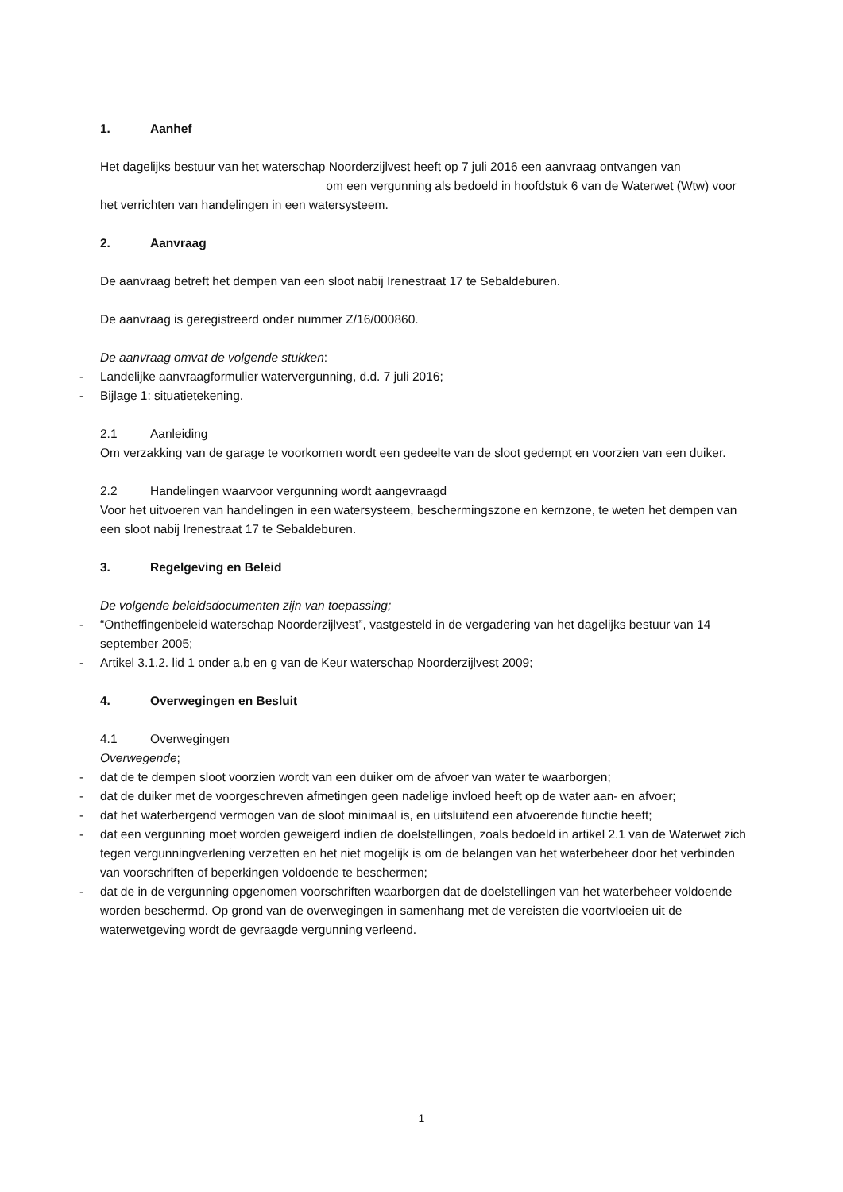1. Aanhef
Het dagelijks bestuur van het waterschap Noorderzijlvest heeft op 7 juli 2016 een aanvraag ontvangen van om een vergunning als bedoeld in hoofdstuk 6 van de Waterwet (Wtw) voor het verrichten van handelingen in een watersysteem.
2. Aanvraag
De aanvraag betreft het dempen van een sloot nabij Irenestraat 17 te Sebaldeburen.
De aanvraag is geregistreerd onder nummer Z/16/000860.
De aanvraag omvat de volgende stukken:
- Landelijke aanvraagformulier watervergunning, d.d. 7 juli 2016;
- Bijlage 1: situatietekening.
2.1 Aanleiding
Om verzakking van de garage te voorkomen wordt een gedeelte van de sloot gedempt en voorzien van een duiker.
2.2 Handelingen waarvoor vergunning wordt aangevraagd
Voor het uitvoeren van handelingen in een watersysteem, beschermingszone en kernzone, te weten het dempen van een sloot nabij Irenestraat 17 te Sebaldeburen.
3. Regelgeving en Beleid
De volgende beleidsdocumenten zijn van toepassing;
- “Ontheffingenbeleid waterschap Noorderzijlvest”, vastgesteld in de vergadering van het dagelijks bestuur van 14 september 2005;
- Artikel 3.1.2. lid 1 onder a,b en g van de Keur waterschap Noorderzijlvest 2009;
4. Overwegingen en Besluit
4.1 Overwegingen
Overwegende;
- dat de te dempen sloot voorzien wordt van een duiker om de afvoer van water te waarborgen;
- dat de duiker met de voorgeschreven afmetingen geen nadelige invloed heeft op de water aan- en afvoer;
- dat het waterbergend vermogen van de sloot minimaal is, en uitsluitend een afvoerende functie heeft;
- dat een vergunning moet worden geweigerd indien de doelstellingen, zoals bedoeld in artikel 2.1 van de Waterwet zich tegen vergunningverlening verzetten en het niet mogelijk is om de belangen van het waterbeheer door het verbinden van voorschriften of beperkingen voldoende te beschermen;
- dat de in de vergunning opgenomen voorschriften waarborgen dat de doelstellingen van het waterbeheer voldoende worden beschermd. Op grond van de overwegingen in samenhang met de vereisten die voortvloeien uit de waterwetgeving wordt de gevraagde vergunning verleend.
1